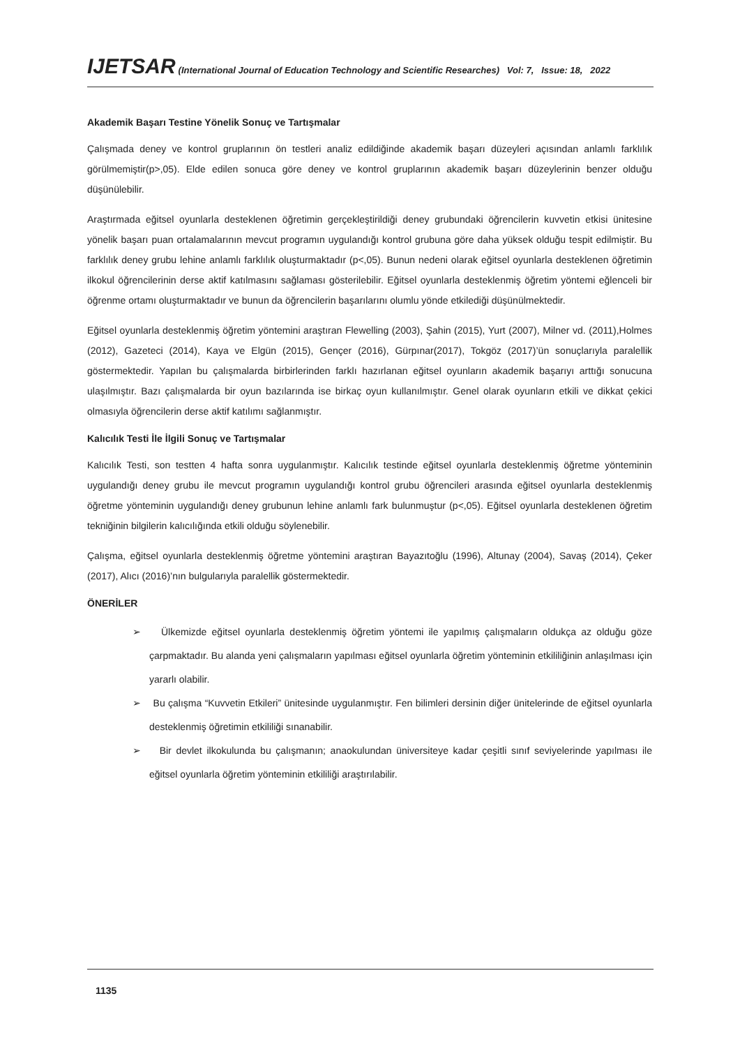IJETSAR (International Journal of Education Technology and Scientific Researches) Vol: 7, Issue: 18, 2022
Akademik Başarı Testine Yönelik Sonuç ve Tartışmalar
Çalışmada deney ve kontrol gruplarının ön testleri analiz edildiğinde akademik başarı düzeyleri açısından anlamlı farklılık görülmemiştir(p>,05). Elde edilen sonuca göre deney ve kontrol gruplarının akademik başarı düzeylerinin benzer olduğu düşünülebilir.
Araştırmada eğitsel oyunlarla desteklenen öğretimin gerçekleştirildiği deney grubundaki öğrencilerin kuvvetin etkisi ünitesine yönelik başarı puan ortalamalarının mevcut programın uygulandığı kontrol grubuna göre daha yüksek olduğu tespit edilmiştir. Bu farklılık deney grubu lehine anlamlı farklılık oluşturmaktadır (p<,05). Bunun nedeni olarak eğitsel oyunlarla desteklenen öğretimin ilkokul öğrencilerinin derse aktif katılmasını sağlaması gösterilebilir. Eğitsel oyunlarla desteklenmiş öğretim yöntemi eğlenceli bir öğrenme ortamı oluşturmaktadır ve bunun da öğrencilerin başarılarını olumlu yönde etkilediği düşünülmektedir.
Eğitsel oyunlarla desteklenmiş öğretim yöntemini araştıran Flewelling (2003), Şahin (2015), Yurt (2007), Milner vd. (2011),Holmes (2012), Gazeteci (2014), Kaya ve Elgün (2015), Gençer (2016), Gürpınar(2017), Tokgöz (2017)’ün sonuçlarıyla paralellik göstermektedir. Yapılan bu çalışmalarda birbirlerinden farklı hazırlanan eğitsel oyunların akademik başarıyı arttığı sonucuna ulaşılmıştır. Bazı çalışmalarda bir oyun bazılarında ise birkaç oyun kullanılmıştır. Genel olarak oyunların etkili ve dikkat çekici olmasıyla öğrencilerin derse aktif katılımı sağlanmıştır.
Kalıcılık Testi İle İlgili Sonuç ve Tartışmalar
Kalıcılık Testi, son testten 4 hafta sonra uygulanmıştır. Kalıcılık testinde eğitsel oyunlarla desteklenmiş öğretme yönteminin uygulandığı deney grubu ile mevcut programın uygulandığı kontrol grubu öğrencileri arasında eğitsel oyunlarla desteklenmiş öğretme yönteminin uygulandığı deney grubunun lehine anlamlı fark bulunmuştur (p<,05). Eğitsel oyunlarla desteklenen öğretim tekniğinin bilgilerin kalıcılığında etkili olduğu söylenebilir.
Çalışma, eğitsel oyunlarla desteklenmiş öğretme yöntemini araştıran Bayazıtoğlu (1996), Altunay (2004), Savaş (2014), Çeker (2017), Alıcı (2016)’nın bulgularıyla paralellik göstermektedir.
ÖNERİLER
➢ Ülkemizde eğitsel oyunlarla desteklenmiş öğretim yöntemi ile yapılmış çalışmaların oldukça az olduğu göze çarpmaktadır. Bu alanda yeni çalışmaların yapılması eğitsel oyunlarla öğretim yönteminin etkililiğinin anlaşılması için yararlı olabilir.
➢ Bu çalışma “Kuvvetin Etkileri” ünitesinde uygulanmıştır. Fen bilimleri dersinin diğer ünitelerinde de eğitsel oyunlarla desteklenmiş öğretimin etkililiği sınanabilir.
➢ Bir devlet ilkokulunda bu çalışmanın; anaokulundan üniversiteye kadar çeşitli sınıf seviyelerinde yapılması ile eğitsel oyunlarla öğretim yönteminin etkililiği araştırılabilir.
1135